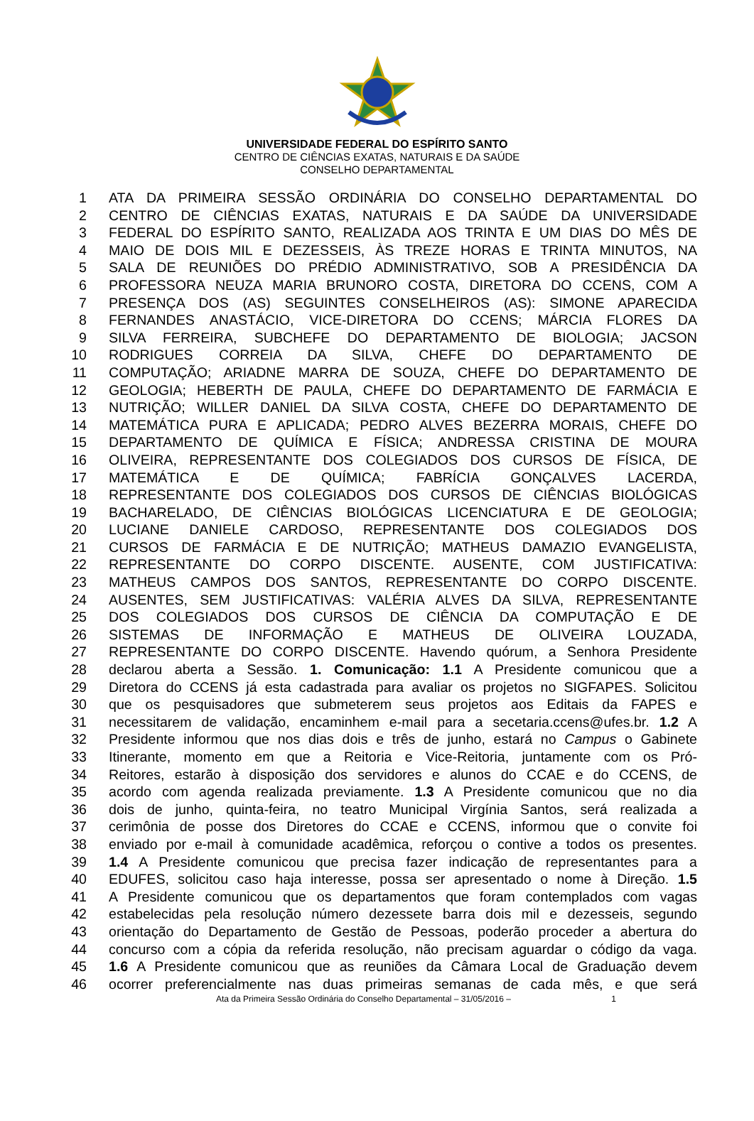UNIVERSIDADE FEDERAL DO ESPÍRITO SANTO
CENTRO DE CIÊNCIAS EXATAS, NATURAIS E DA SAÚDE
CONSELHO DEPARTAMENTAL
1 ATA DA PRIMEIRA SESSÃO ORDINÁRIA DO CONSELHO DEPARTAMENTAL DO
2 CENTRO DE CIÊNCIAS EXATAS, NATURAIS E DA SAÚDE DA UNIVERSIDADE
3 FEDERAL DO ESPÍRITO SANTO, REALIZADA AOS TRINTA E UM DIAS DO MÊS DE
4 MAIO DE DOIS MIL E DEZESSEIS, ÀS TREZE HORAS E TRINTA MINUTOS, NA
5 SALA DE REUNIÕES DO PRÉDIO ADMINISTRATIVO, SOB A PRESIDÊNCIA DA
6 PROFESSORA NEUZA MARIA BRUNORO COSTA, DIRETORA DO CCENS, COM A
7 PRESENÇA DOS (AS) SEGUINTES CONSELHEIROS (AS): SIMONE APARECIDA
8 FERNANDES ANASTÁCIO, VICE-DIRETORA DO CCENS; MÁRCIA FLORES DA
9 SILVA FERREIRA, SUBCHEFE DO DEPARTAMENTO DE BIOLOGIA; JACSON
10 RODRIGUES CORREIA DA SILVA, CHEFE DO DEPARTAMENTO DE
11 COMPUTAÇÃO; ARIADNE MARRA DE SOUZA, CHEFE DO DEPARTAMENTO DE
12 GEOLOGIA; HEBERTH DE PAULA, CHEFE DO DEPARTAMENTO DE FARMÁCIA E
13 NUTRIÇÃO; WILLER DANIEL DA SILVA COSTA, CHEFE DO DEPARTAMENTO DE
14 MATEMÁTICA PURA E APLICADA; PEDRO ALVES BEZERRA MORAIS, CHEFE DO
15 DEPARTAMENTO DE QUÍMICA E FÍSICA; ANDRESSA CRISTINA DE MOURA
16 OLIVEIRA, REPRESENTANTE DOS COLEGIADOS DOS CURSOS DE FÍSICA, DE
17 MATEMÁTICA E DE QUÍMICA; FABRÍCIA GONÇALVES LACERDA,
18 REPRESENTANTE DOS COLEGIADOS DOS CURSOS DE CIÊNCIAS BIOLÓGICAS
19 BACHARELADO, DE CIÊNCIAS BIOLÓGICAS LICENCIATURA E DE GEOLOGIA;
20 LUCIANE DANIELE CARDOSO, REPRESENTANTE DOS COLEGIADOS DOS
21 CURSOS DE FARMÁCIA E DE NUTRIÇÃO; MATHEUS DAMAZIO EVANGELISTA,
22 REPRESENTANTE DO CORPO DISCENTE. AUSENTE, COM JUSTIFICATIVA:
23 MATHEUS CAMPOS DOS SANTOS, REPRESENTANTE DO CORPO DISCENTE.
24 AUSENTES, SEM JUSTIFICATIVAS: VALÉRIA ALVES DA SILVA, REPRESENTANTE
25 DOS COLEGIADOS DOS CURSOS DE CIÊNCIA DA COMPUTAÇÃO E DE
26 SISTEMAS DE INFORMAÇÃO E MATHEUS DE OLIVEIRA LOUZADA,
27 REPRESENTANTE DO CORPO DISCENTE. Havendo quórum, a Senhora Presidente
28 declarou aberta a Sessão. 1. Comunicação: 1.1 A Presidente comunicou que a
29 Diretora do CCENS já esta cadastrada para avaliar os projetos no SIGFAPES. Solicitou
30 que os pesquisadores que submeterem seus projetos aos Editais da FAPES e
31 necessitarem de validação, encaminhem e-mail para a secetaria.ccens@ufes.br. 1.2 A
32 Presidente informou que nos dias dois e três de junho, estará no Campus o Gabinete
33 Itinerante, momento em que a Reitoria e Vice-Reitoria, juntamente com os Pró-
34 Reitores, estarão à disposição dos servidores e alunos do CCAE e do CCENS, de
35 acordo com agenda realizada previamente. 1.3 A Presidente comunicou que no dia
36 dois de junho, quinta-feira, no teatro Municipal Virgínia Santos, será realizada a
37 cerimônia de posse dos Diretores do CCAE e CCENS, informou que o convite foi
38 enviado por e-mail à comunidade acadêmica, reforçou o contive a todos os presentes.
39 1.4 A Presidente comunicou que precisa fazer indicação de representantes para a
40 EDUFES, solicitou caso haja interesse, possa ser apresentado o nome à Direção. 1.5
41 A Presidente comunicou que os departamentos que foram contemplados com vagas
42 estabelecidas pela resolução número dezessete barra dois mil e dezesseis, segundo
43 orientação do Departamento de Gestão de Pessoas, poderão proceder a abertura do
44 concurso com a cópia da referida resolução, não precisam aguardar o código da vaga.
45 1.6 A Presidente comunicou que as reuniões da Câmara Local de Graduação devem
46 ocorrer preferencialmente nas duas primeiras semanas de cada mês, e que será
Ata da Primeira Sessão Ordinária do Conselho Departamental – 31/05/2016 – 1